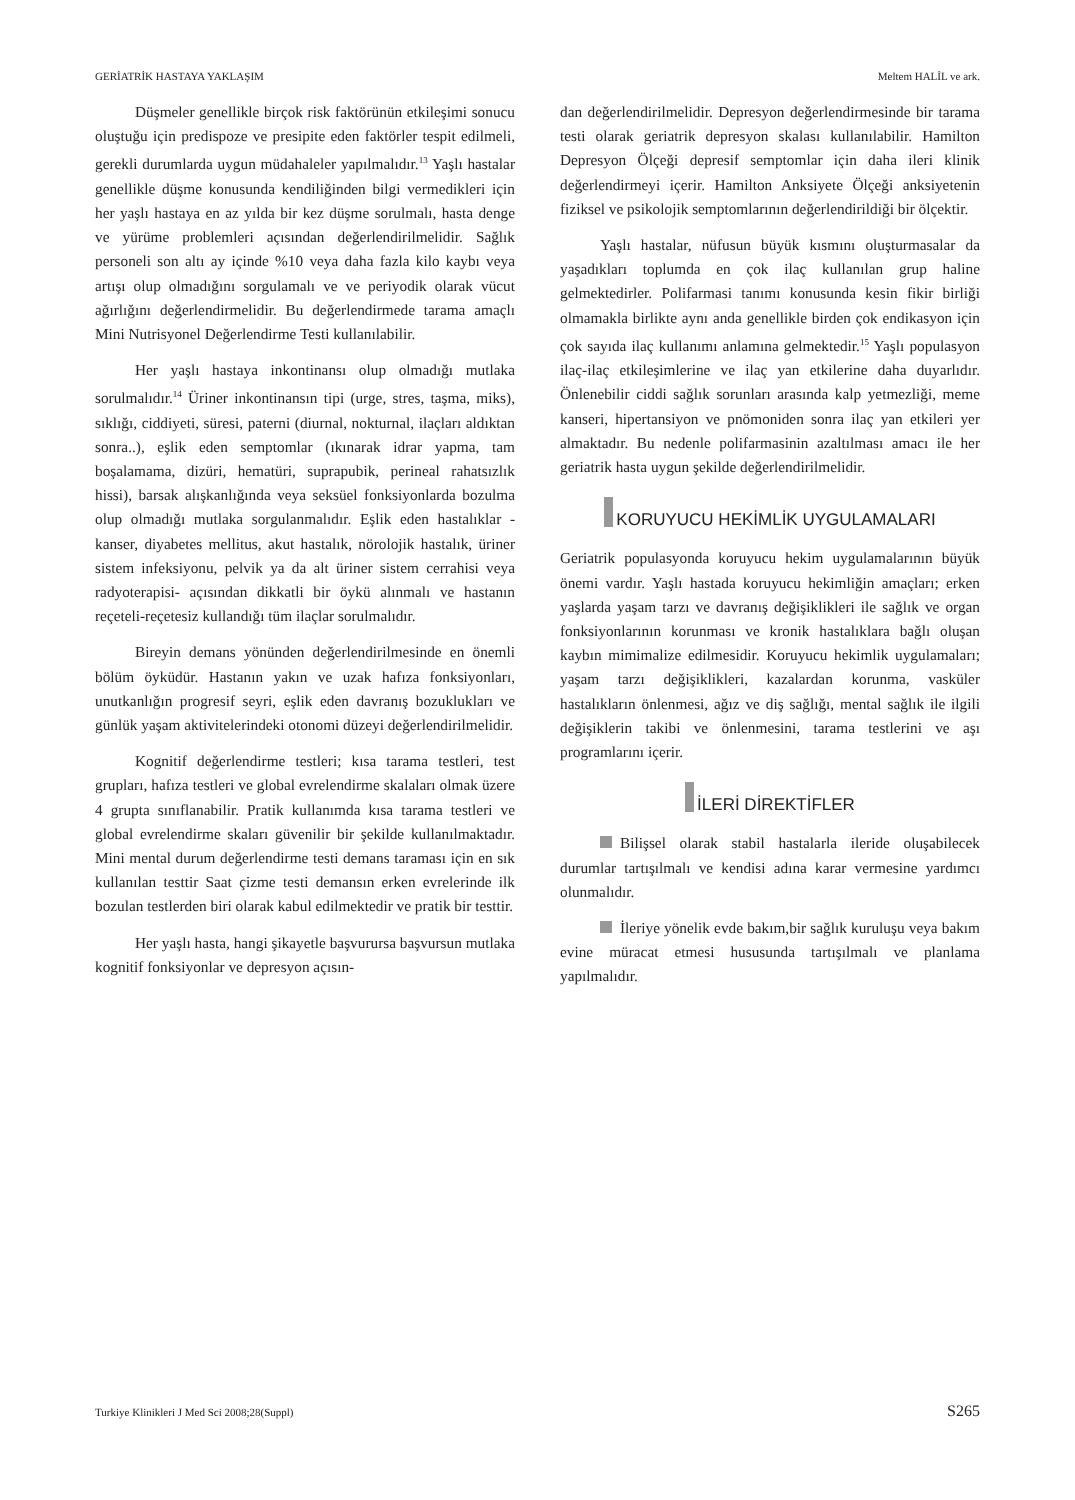GERİATRİK HASTAYA YAKLAŞIM Meltem HALİL ve ark.
Düşmeler genellikle birçok risk faktörünün etkileşimi sonucu oluştuğu için predispoze ve presipite eden faktörler tespit edilmeli, gerekli durumlarda uygun müdahaleler yapılmalıdır.<sup>13</sup> Yaşlı hastalar genellikle düşme konusunda kendiliğinden bilgi vermedikleri için her yaşlı hastaya en az yılda bir kez düşme sorulmalı, hasta denge ve yürüme problemleri açısından değerlendirilmelidir. Sağlık personeli son altı ay içinde %10 veya daha fazla kilo kaybı veya artışı olup olmadığını sorgulamalı ve ve periyodik olarak vücut ağırlığını değerlendirmelidir. Bu değerlendirmede tarama amaçlı Mini Nutrisyonel Değerlendirme Testi kullanılabilir.
Her yaşlı hastaya inkontinansı olup olmadığı mutlaka sorulmalıdır.<sup>14</sup> Üriner inkontinansın tipi (urge, stres, taşma, miks), sıklığı, ciddiyeti, süresi, paterni (diurnal, nokturnal, ilaçları aldıktan sonra..), eşlik eden semptomlar (ıkınarak idrar yapma, tam boşalamama, dizüri, hematüri, suprapubik, perineal rahatsızlık hissi), barsak alışkanlığında veya seksüel fonksiyonlarda bozulma olup olmadığı mutlaka sorgulanmalıdır. Eşlik eden hastalıklar -kanser, diyabetes mellitus, akut hastalık, nörolojik hastalık, üriner sistem infeksiyonu, pelvik ya da alt üriner sistem cerrahisi veya radyoterapisi- açısından dikkatli bir öykü alınmalı ve hastanın reçeteli-reçetesiz kullandığı tüm ilaçlar sorulmalıdır.
Bireyin demans yönünden değerlendirilmesinde en önemli bölüm öyküdür. Hastanın yakın ve uzak hafıza fonksiyonları, unutkanlığın progresif seyri, eşlik eden davranış bozuklukları ve günlük yaşam aktivitelerindeki otonomi düzeyi değerlendirilmelidir.
Kognitif değerlendirme testleri; kısa tarama testleri, test grupları, hafıza testleri ve global evrelendirme skalaları olmak üzere 4 grupta sınıflanabilir. Pratik kullanımda kısa tarama testleri ve global evrelendirme skaları güvenilir bir şekilde kullanılmaktadır. Mini mental durum değerlendirme testi demans taraması için en sık kullanılan testtir Saat çizme testi demansın erken evrelerinde ilk bozulan testlerden biri olarak kabul edilmektedir ve pratik bir testtir.
Her yaşlı hasta, hangi şikayetle başvurursa başvursun mutlaka kognitif fonksiyonlar ve depresyon açısın-
dan değerlendirilmelidir. Depresyon değerlendirmesinde bir tarama testi olarak geriatrik depresyon skalası kullanılabilir. Hamilton Depresyon Ölçeği depresif semptomlar için daha ileri klinik değerlendirmeyi içerir. Hamilton Anksiyete Ölçeği anksiyetenin fiziksel ve psikolojik semptomlarının değerlendirildiği bir ölçektir.
Yaşlı hastalar, nüfusun büyük kısmını oluşturmasalar da yaşadıkları toplumda en çok ilaç kullanılan grup haline gelmektedirler. Polifarmasi tanımı konusunda kesin fikir birliği olmamakla birlikte aynı anda genellikle birden çok endikasyon için çok sayıda ilaç kullanımı anlamına gelmektedir.<sup>15</sup> Yaşlı populasyon ilaç-ilaç etkileşimlerine ve ilaç yan etkilerine daha duyarlıdır. Önlenebilir ciddi sağlık sorunları arasında kalp yetmezliği, meme kanseri, hipertansiyon ve pnömoniden sonra ilaç yan etkileri yer almaktadır. Bu nedenle polifarmasinin azaltılması amacı ile her geriatrik hasta uygun şekilde değerlendirilmelidir.
KORUYUCU HEKİMLİK UYGULAMALARI
Geriatrik populasyonda koruyucu hekim uygulamalarının büyük önemi vardır. Yaşlı hastada koruyucu hekimliğin amaçları; erken yaşlarda yaşam tarzı ve davranış değişiklikleri ile sağlık ve organ fonksiyonlarının korunması ve kronik hastalıklara bağlı oluşan kaybın mimimalize edilmesidir. Koruyucu hekimlik uygulamaları; yaşam tarzı değişiklikleri, kazalardan korunma, vasküler hastalıkların önlenmesi, ağız ve diş sağlığı, mental sağlık ile ilgili değişiklerin takibi ve önlenmesini, tarama testlerini ve aşı programlarını içerir.
İLERİ DİREKTİFLER
Bilişsel olarak stabil hastalarla ileride oluşabilecek durumlar tartışılmalı ve kendisi adına karar vermesine yardımcı olunmalıdır.
İleriye yönelik evde bakım,bir sağlık kuruluşu veya bakım evine müracat etmesi hususunda tartışılmalı ve planlama yapılmalıdır.
Turkiye Klinikleri J Med Sci 2008;28(Suppl) S265